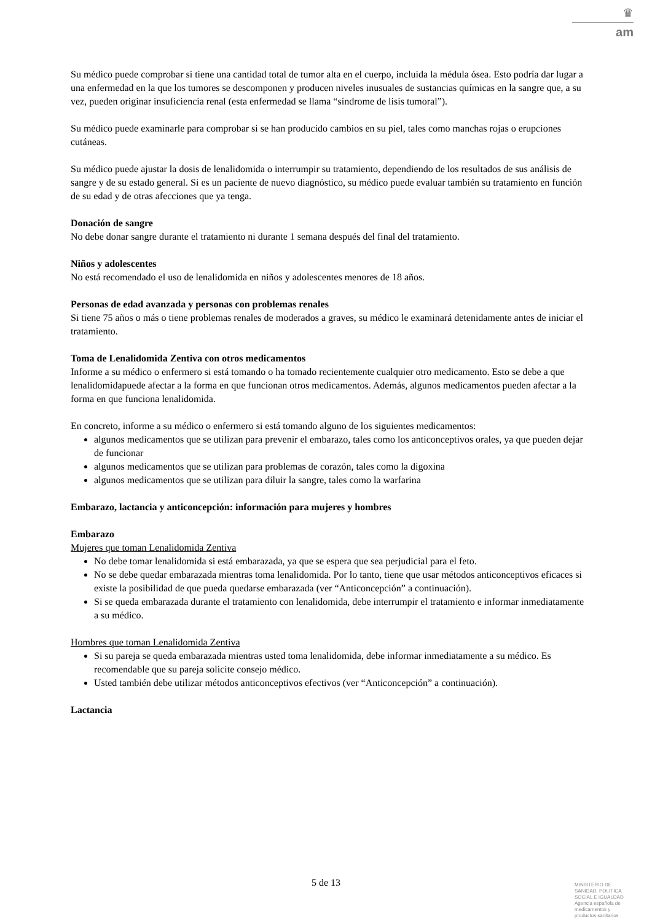♛
am
Su médico puede comprobar si tiene una cantidad total de tumor alta en el cuerpo, incluida la médula ósea. Esto podría dar lugar a una enfermedad en la que los tumores se descomponen y producen niveles inusuales de sustancias químicas en la sangre que, a su vez, pueden originar insuficiencia renal (esta enfermedad se llama “síndrome de lisis tumoral”).
Su médico puede examinarle para comprobar si se han producido cambios en su piel, tales como manchas rojas o erupciones cutáneas.
Su médico puede ajustar la dosis de lenalidomida o interrumpir su tratamiento, dependiendo de los resultados de sus análisis de sangre y de su estado general. Si es un paciente de nuevo diagnóstico, su médico puede evaluar también su tratamiento en función de su edad y de otras afecciones que ya tenga.
Donación de sangre
No debe donar sangre durante el tratamiento ni durante 1 semana después del final del tratamiento.
Niños y adolescentes
No está recomendado el uso de lenalidomida en niños y adolescentes menores de 18 años.
Personas de edad avanzada y personas con problemas renales
Si tiene 75 años o más o tiene problemas renales de moderados a graves, su médico le examinará detenidamente antes de iniciar el tratamiento.
Toma de Lenalidomida Zentiva con otros medicamentos
Informe a su médico o enfermero si está tomando o ha tomado recientemente cualquier otro medicamento. Esto se debe a que lenalidomidapuede afectar a la forma en que funcionan otros medicamentos. Además, algunos medicamentos pueden afectar a la forma en que funciona lenalidomida.
En concreto, informe a su médico o enfermero si está tomando alguno de los siguientes medicamentos:
algunos medicamentos que se utilizan para prevenir el embarazo, tales como los anticonceptivos orales, ya que pueden dejar de funcionar
algunos medicamentos que se utilizan para problemas de corazón, tales como la digoxina
algunos medicamentos que se utilizan para diluir la sangre, tales como la warfarina
Embarazo, lactancia y anticoncepción: información para mujeres y hombres
Embarazo
Mujeres que toman Lenalidomida Zentiva
No debe tomar lenalidomida si está embarazada, ya que se espera que sea perjudicial para el feto.
No se debe quedar embarazada mientras toma lenalidomida. Por lo tanto, tiene que usar métodos anticonceptivos eficaces si existe la posibilidad de que pueda quedarse embarazada (ver “Anticoncepción” a continuación).
Si se queda embarazada durante el tratamiento con lenalidomida, debe interrumpir el tratamiento e informar inmediatamente a su médico.
Hombres que toman Lenalidomida Zentiva
Si su pareja se queda embarazada mientras usted toma lenalidomida, debe informar inmediatamente a su médico. Es recomendable que su pareja solicite consejo médico.
Usted también debe utilizar métodos anticonceptivos efectivos (ver “Anticoncepción” a continuación).
Lactancia
5 de 13
MINISTERIO DE
SANIDAD, POLITICA
SOCIAL E IGUALDAD
Agencia española de
medicamentos y
productos sanitarios